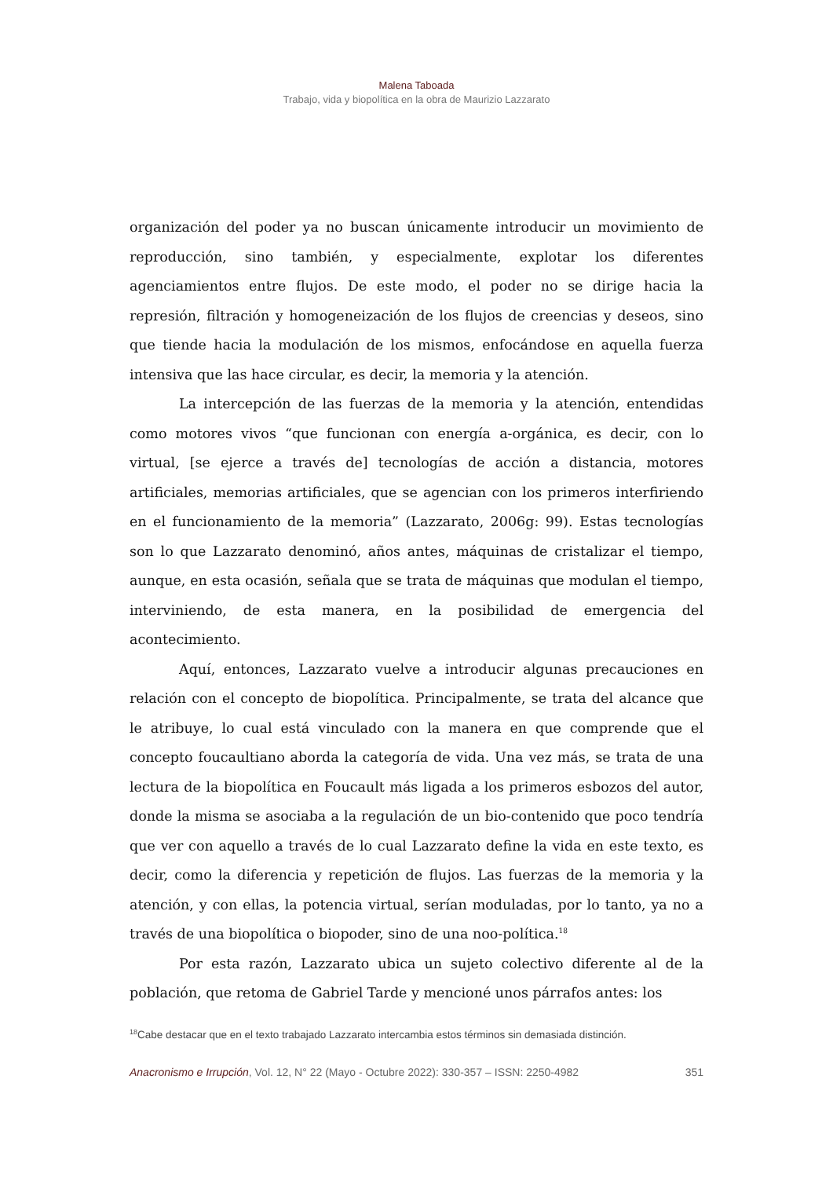Malena Taboada
Trabajo, vida y biopolítica en la obra de Maurizio Lazzarato
organización del poder ya no buscan únicamente introducir un movimiento de reproducción, sino también, y especialmente, explotar los diferentes agenciamientos entre flujos. De este modo, el poder no se dirige hacia la represión, filtración y homogeneización de los flujos de creencias y deseos, sino que tiende hacia la modulación de los mismos, enfocándose en aquella fuerza intensiva que las hace circular, es decir, la memoria y la atención.
La intercepción de las fuerzas de la memoria y la atención, entendidas como motores vivos “que funcionan con energía a-orgánica, es decir, con lo virtual, [se ejerce a través de] tecnologías de acción a distancia, motores artificiales, memorias artificiales, que se agencian con los primeros interfiriendo en el funcionamiento de la memoria” (Lazzarato, 2006g: 99). Estas tecnologías son lo que Lazzarato denominó, años antes, máquinas de cristalizar el tiempo, aunque, en esta ocasión, señala que se trata de máquinas que modulan el tiempo, interviniendo, de esta manera, en la posibilidad de emergencia del acontecimiento.
Aquí, entonces, Lazzarato vuelve a introducir algunas precauciones en relación con el concepto de biopolítica. Principalmente, se trata del alcance que le atribuye, lo cual está vinculado con la manera en que comprende que el concepto foucaultiano aborda la categoría de vida. Una vez más, se trata de una lectura de la biopolítica en Foucault más ligada a los primeros esbozos del autor, donde la misma se asociaba a la regulación de un bio-contenido que poco tendría que ver con aquello a través de lo cual Lazzarato define la vida en este texto, es decir, como la diferencia y repetición de flujos. Las fuerzas de la memoria y la atención, y con ellas, la potencia virtual, serían moduladas, por lo tanto, ya no a través de una biopolítica o biopoder, sino de una noo-política.<sup>18</sup>
Por esta razón, Lazzarato ubica un sujeto colectivo diferente al de la población, que retoma de Gabriel Tarde y mencioné unos párrafos antes: los
<sup>18</sup> Cabe destacar que en el texto trabajado Lazzarato intercambia estos términos sin demasiada distinción.
Anacronismo e Irrupción, Vol. 12, N° 22 (Mayo - Octubre 2022): 330-357 – ISSN: 2250-4982 351